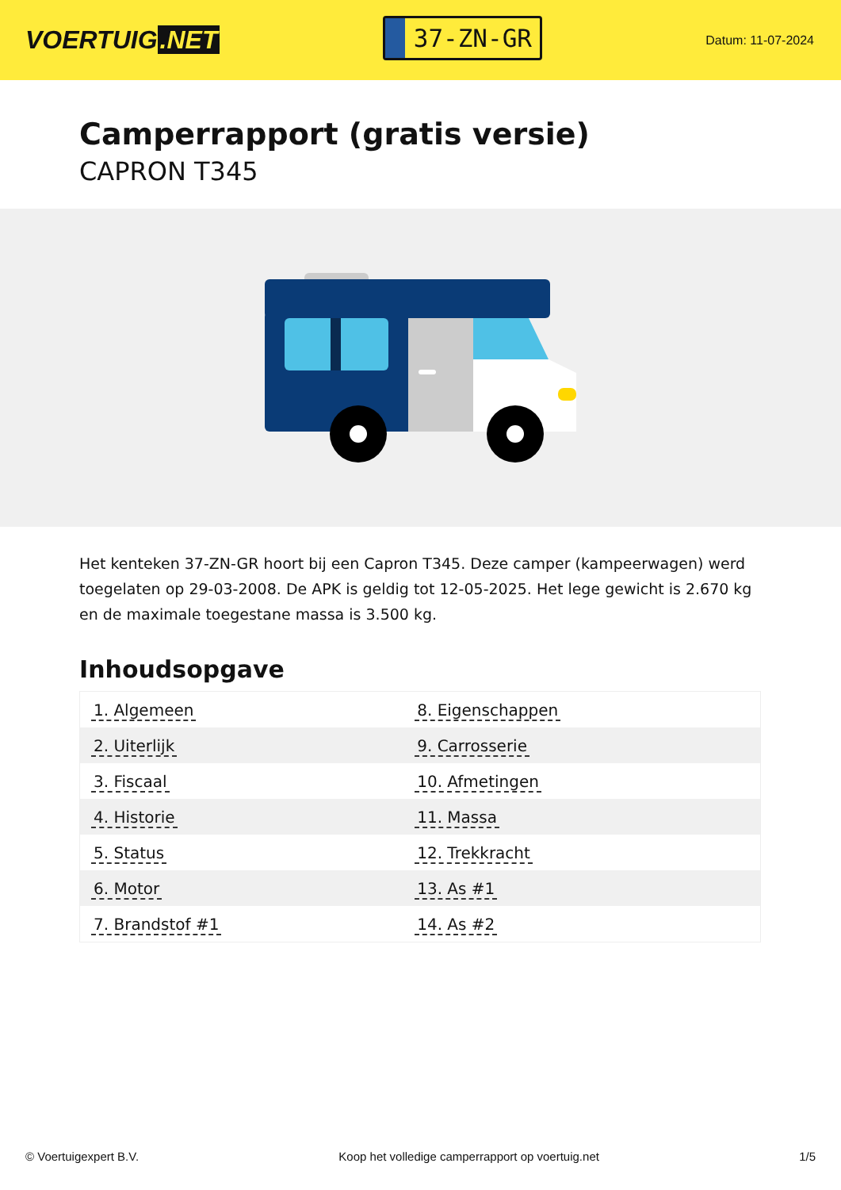VOERTUIG.NET
37-ZN-GR
Datum: 11-07-2024
Camperrapport (gratis versie)
CAPRON T345
Het kenteken 37-ZN-GR hoort bij een Capron T345. Deze camper (kampeerwagen) werd toegelaten op 29-03-2008. De APK is geldig tot 12-05-2025. Het lege gewicht is 2.670 kg en de maximale toegestane massa is 3.500 kg.
Inhoudsopgave
| 1. Algemeen | 8. Eigenschappen |
| 2. Uiterlijk | 9. Carrosserie |
| 3. Fiscaal | 10. Afmetingen |
| 4. Historie | 11. Massa |
| 5. Status | 12. Trekkracht |
| 6. Motor | 13. As #1 |
| 7. Brandstof #1 | 14. As #2 |
© Voertuigexpert B.V. Koop het volledige camperrapport op voertuig.net 1/5